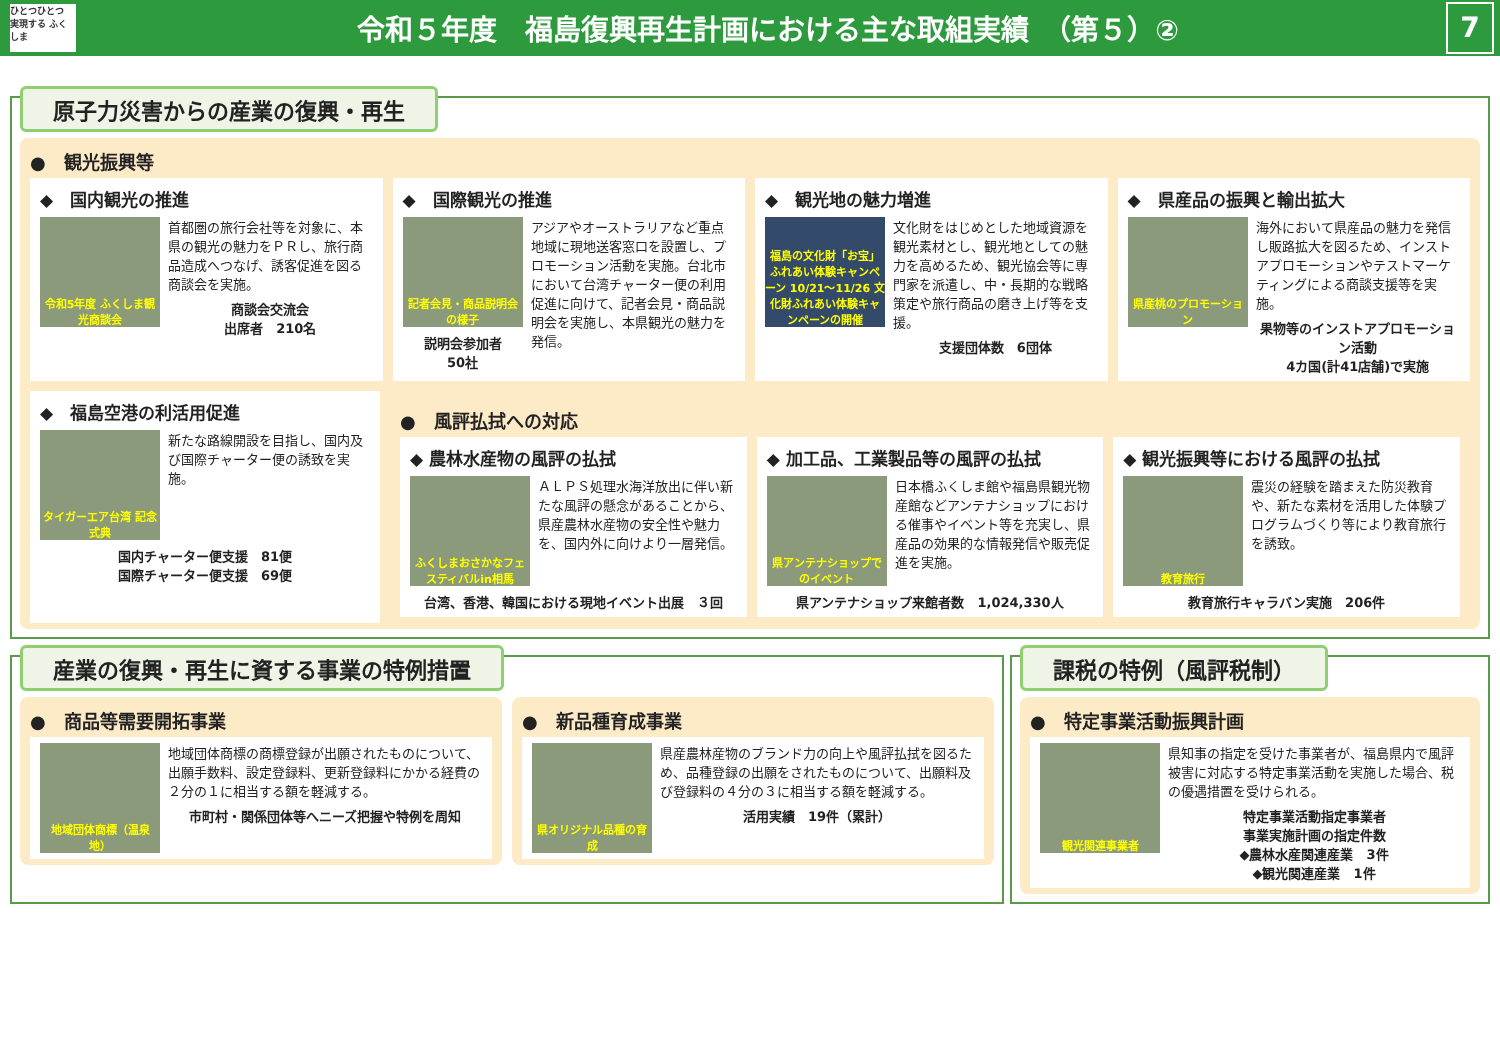ひとつひとつ 実現する ふくしま
令和５年度　福島復興再生計画における主な取組実績　（第５）②
7
原子力災害からの産業の復興・再生
●　観光振興等
◆　国内観光の推進
令和5年度 ふくしま観光商談会
首都圏の旅行会社等を対象に、本県の観光の魅力をＰＲし、旅行商品造成へつなげ、誘客促進を図る商談会を実施。
商談会交流会
出席者　210名
◆　国際観光の推進
記者会見・商品説明会の様子
説明会参加者
50社
アジアやオーストラリアなど重点地域に現地送客窓口を設置し、プロモーション活動を実施。台北市において台湾チャーター便の利用促進に向けて、記者会見・商品説明会を実施し、本県観光の魅力を発信。
◆　観光地の魅力増進
福島の文化財「お宝」ふれあい体験キャンペーン 10/21〜11/26 文化財ふれあい体験キャンペーンの開催
文化財をはじめとした地域資源を観光素材とし、観光地としての魅力を高めるため、観光協会等に専門家を派遣し、中・長期的な戦略策定や旅行商品の磨き上げ等を支援。
支援団体数　6団体
◆　県産品の振興と輸出拡大
県産桃のプロモーション
海外において県産品の魅力を発信し販路拡大を図るため、インストアプロモーションやテストマーケティングによる商談支援等を実施。
果物等のインストアプロモーション活動
4カ国(計41店舗)で実施
◆　福島空港の利活用促進
タイガーエア台湾 記念式典
新たな路線開設を目指し、国内及び国際チャーター便の誘致を実施。
国内チャーター便支援　81便
国際チャーター便支援　69便
●　風評払拭への対応
◆ 農林水産物の風評の払拭
ふくしまおさかなフェスティバルin相馬
ＡＬＰＳ処理水海洋放出に伴い新たな風評の懸念があることから、県産農林水産物の安全性や魅力を、国内外に向けより一層発信。
台湾、香港、韓国における現地イベント出展　３回
◆ 加工品、工業製品等の風評の払拭
県アンテナショップでのイベント
日本橋ふくしま館や福島県観光物産館などアンテナショップにおける催事やイベント等を充実し、県産品の効果的な情報発信や販売促進を実施。
県アンテナショップ来館者数　1,024,330人
◆ 観光振興等における風評の払拭
教育旅行
震災の経験を踏まえた防災教育や、新たな素材を活用した体験プログラムづくり等により教育旅行を誘致。
教育旅行キャラバン実施　206件
産業の復興・再生に資する事業の特例措置
●　商品等需要開拓事業
地域団体商標（温泉地）
地域団体商標の商標登録が出願されたものについて、出願手数料、設定登録料、更新登録料にかかる経費の２分の１に相当する額を軽減する。
市町村・関係団体等へニーズ把握や特例を周知
●　新品種育成事業
県オリジナル品種の育成
県産農林産物のブランド力の向上や風評払拭を図るため、品種登録の出願をされたものについて、出願料及び登録料の４分の３に相当する額を軽減する。
活用実績　19件（累計）
課税の特例（風評税制）
●　特定事業活動振興計画
観光関連事業者
県知事の指定を受けた事業者が、福島県内で風評被害に対応する特定事業活動を実施した場合、税の優遇措置を受けられる。
特定事業活動指定事業者
事業実施計画の指定件数
◆農林水産関連産業　3件
◆観光関連産業　1件